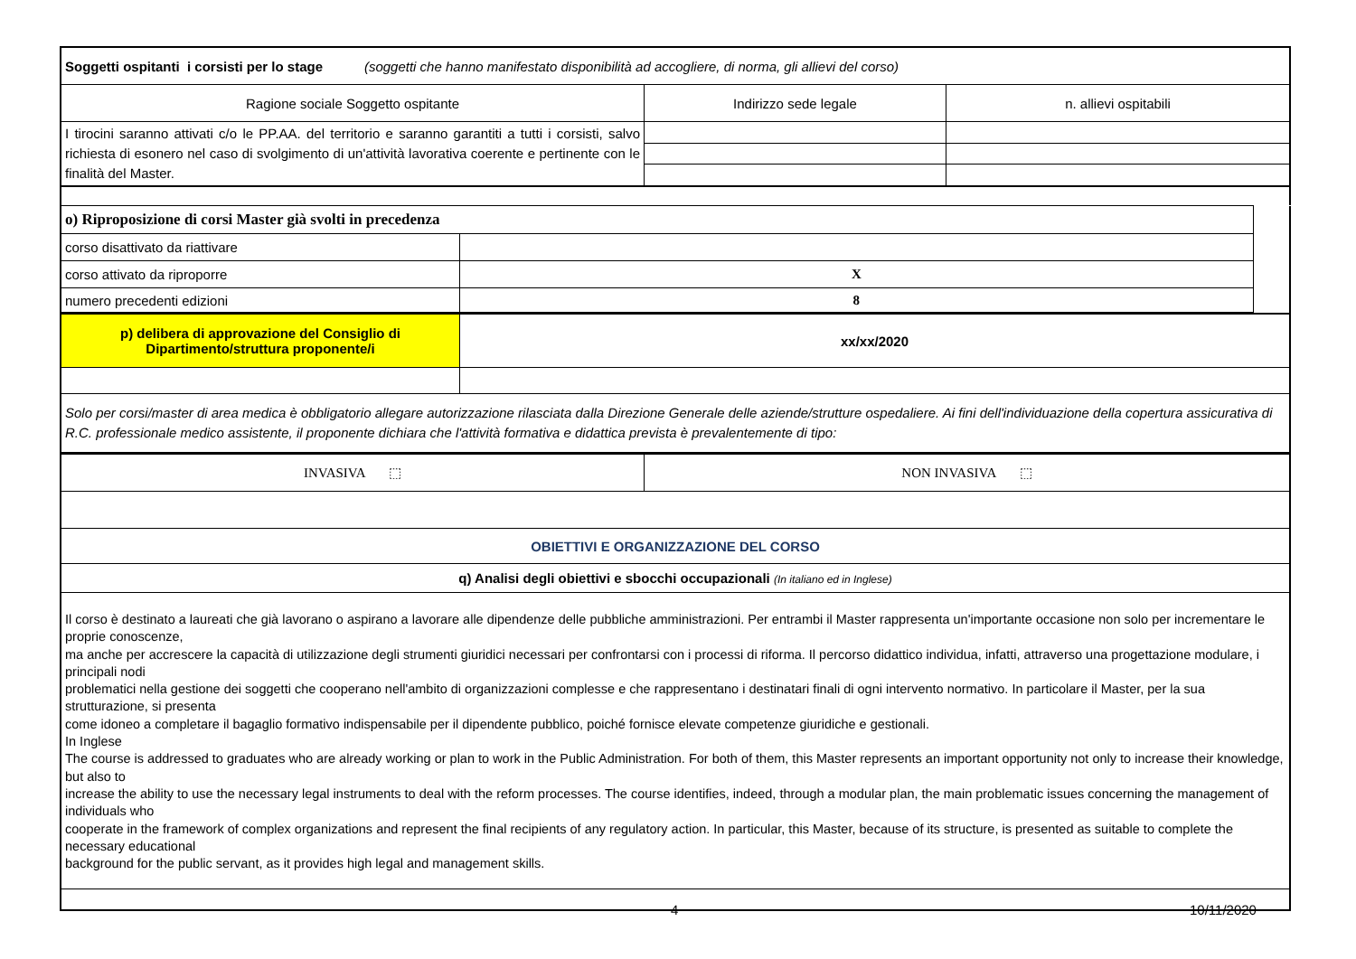| Soggetti ospitanti i corsisti per lo stage (soggetti che hanno manifestato disponibilità ad accogliere, di norma, gli allievi del corso) | | |
| Ragione sociale Soggetto ospitante | Indirizzo sede legale | n. allievi ospitabili |
| I tirocini saranno attivati c/o le PP.AA. del territorio e saranno garantiti a tutti i corsisti, salvo richiesta di esonero nel caso di svolgimento di un'attività lavorativa coerente e pertinente con le finalità del Master. | | |
| o) Riproposizione di corsi Master già svolti in precedenza | | |
| corso disattivato da riattivare | | |
| corso attivato da riproporre | X | |
| numero precedenti edizioni | 8 | |
| p) delibera di approvazione del Consiglio di Dipartimento/struttura proponente/i | xx/xx/2020 |
| Solo per corsi/master di area medica è obbligatorio allegare autorizzazione rilasciata dalla Direzione Generale delle aziende/strutture ospedaliere. Ai fini dell'individuazione della copertura assicurativa di R.C. professionale medico assistente, il proponente dichiara che l'attività formativa e didattica prevista è prevalentemente di tipo: | |
| INVASIVA ⬚ | NON INVASIVA ⬚ |
| OBIETTIVI E ORGANIZZAZIONE DEL CORSO | |
| q) Analisi degli obiettivi e sbocchi occupazionali (In italiano ed in Inglese) | |
| Il corso è destinato a laureati che già lavorano o aspirano a lavorare alle dipendenze delle pubbliche amministrazioni. Per entrambi il Master rappresenta un'importante occasione non solo per incrementare le proprie conoscenze, ma anche per accrescere la capacità di utilizzazione degli strumenti giuridici necessari per confrontarsi con i processi di riforma. Il percorso didattico individua, infatti, attraverso una progettazione modulare, i principali nodi problematici nella gestione dei soggetti che cooperano nell'ambito di organizzazioni complesse e che rappresentano i destinatari finali di ogni intervento normativo. In particolare il Master, per la sua strutturazione, si presenta come idoneo a completare il bagaglio formativo indispensabile per il dipendente pubblico, poiché fornisce elevate competenze giuridiche e gestionali. In Inglese The course is addressed to graduates who are already working or plan to work in the Public Administration. For both of them, this Master represents an important opportunity not only to increase their knowledge, but also to increase the ability to use the necessary legal instruments to deal with the reform processes. The course identifies, indeed, through a modular plan, the main problematic issues concerning the management of individuals who cooperate in the framework of complex organizations and represent the final recipients of any regulatory action. In particular, this Master, because of its structure, is presented as suitable to complete the necessary educational background for the public servant, as it provides high legal and management skills. | |
4 10/11/2020